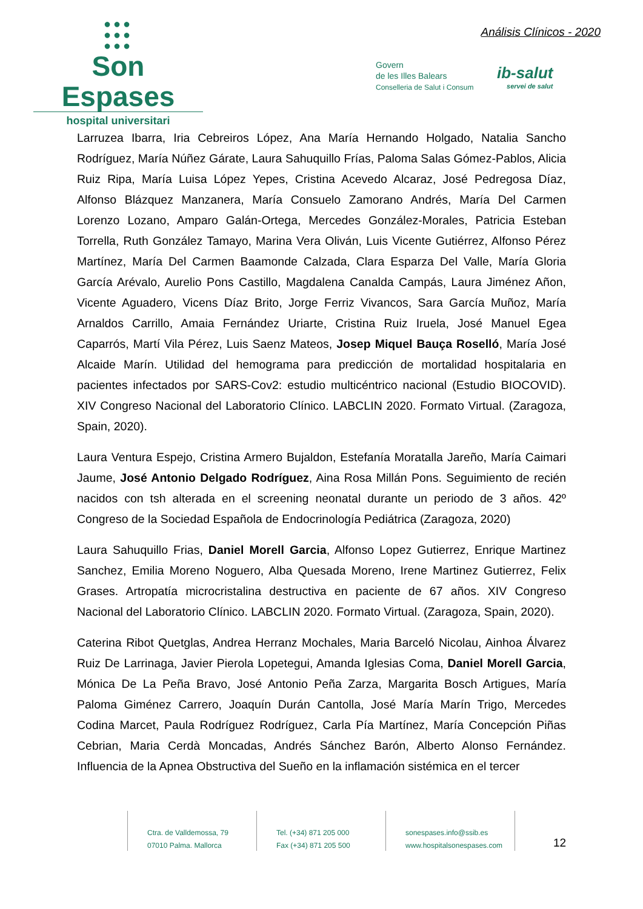●●●
●●●
●●●
Son Espases
hospital universitari
Análisis Clínicos - 2020
Govern
de les Illes Balears
Conselleria de Salut i Consum
ib-salut
servei de salut
Larruzea Ibarra, Iria Cebreiros López, Ana María Hernando Holgado, Natalia Sancho Rodríguez, María Núñez Gárate, Laura Sahuquillo Frías, Paloma Salas Gómez-Pablos, Alicia Ruiz Ripa, María Luisa López Yepes, Cristina Acevedo Alcaraz, José Pedregosa Díaz, Alfonso Blázquez Manzanera, María Consuelo Zamorano Andrés, María Del Carmen Lorenzo Lozano, Amparo Galán-Ortega, Mercedes González-Morales, Patricia Esteban Torrella, Ruth González Tamayo, Marina Vera Oliván, Luis Vicente Gutiérrez, Alfonso Pérez Martínez, María Del Carmen Baamonde Calzada, Clara Esparza Del Valle, María Gloria García Arévalo, Aurelio Pons Castillo, Magdalena Canalda Campás, Laura Jiménez Añon, Vicente Aguadero, Vicens Díaz Brito, Jorge Ferriz Vivancos, Sara García Muñoz, María Arnaldos Carrillo, Amaia Fernández Uriarte, Cristina Ruiz Iruela, José Manuel Egea Caparrós, Martí Vila Pérez, Luis Saenz Mateos, Josep Miquel Bauça Roselló, María José Alcaide Marín. Utilidad del hemograma para predicción de mortalidad hospitalaria en pacientes infectados por SARS-Cov2: estudio multicéntrico nacional (Estudio BIOCOVID). XIV Congreso Nacional del Laboratorio Clínico. LABCLIN 2020. Formato Virtual. (Zaragoza, Spain, 2020).
Laura Ventura Espejo, Cristina Armero Bujaldon, Estefanía Moratalla Jareño, María Caimari Jaume, José Antonio Delgado Rodríguez, Aina Rosa Millán Pons. Seguimiento de recién nacidos con tsh alterada en el screening neonatal durante un periodo de 3 años. 42º Congreso de la Sociedad Española de Endocrinología Pediátrica (Zaragoza, 2020)
Laura Sahuquillo Frias, Daniel Morell Garcia, Alfonso Lopez Gutierrez, Enrique Martinez Sanchez, Emilia Moreno Noguero, Alba Quesada Moreno, Irene Martinez Gutierrez, Felix Grases. Artropatía microcristalina destructiva en paciente de 67 años. XIV Congreso Nacional del Laboratorio Clínico. LABCLIN 2020. Formato Virtual. (Zaragoza, Spain, 2020).
Caterina Ribot Quetglas, Andrea Herranz Mochales, Maria Barceló Nicolau, Ainhoa Álvarez Ruiz De Larrinaga, Javier Pierola Lopetegui, Amanda Iglesias Coma, Daniel Morell Garcia, Mónica De La Peña Bravo, José Antonio Peña Zarza, Margarita Bosch Artigues, María Paloma Giménez Carrero, Joaquín Durán Cantolla, José María Marín Trigo, Mercedes Codina Marcet, Paula Rodríguez Rodríguez, Carla Pía Martínez, María Concepción Piñas Cebrian, Maria Cerdà Moncadas, Andrés Sánchez Barón, Alberto Alonso Fernández. Influencia de la Apnea Obstructiva del Sueño en la inflamación sistémica en el tercer
Ctra. de Valldemossa, 79
07010 Palma. Mallorca
Tel. (+34) 871 205 000
Fax (+34) 871 205 500
sonespases.info@ssib.es
www.hospitalsonespases.com
12